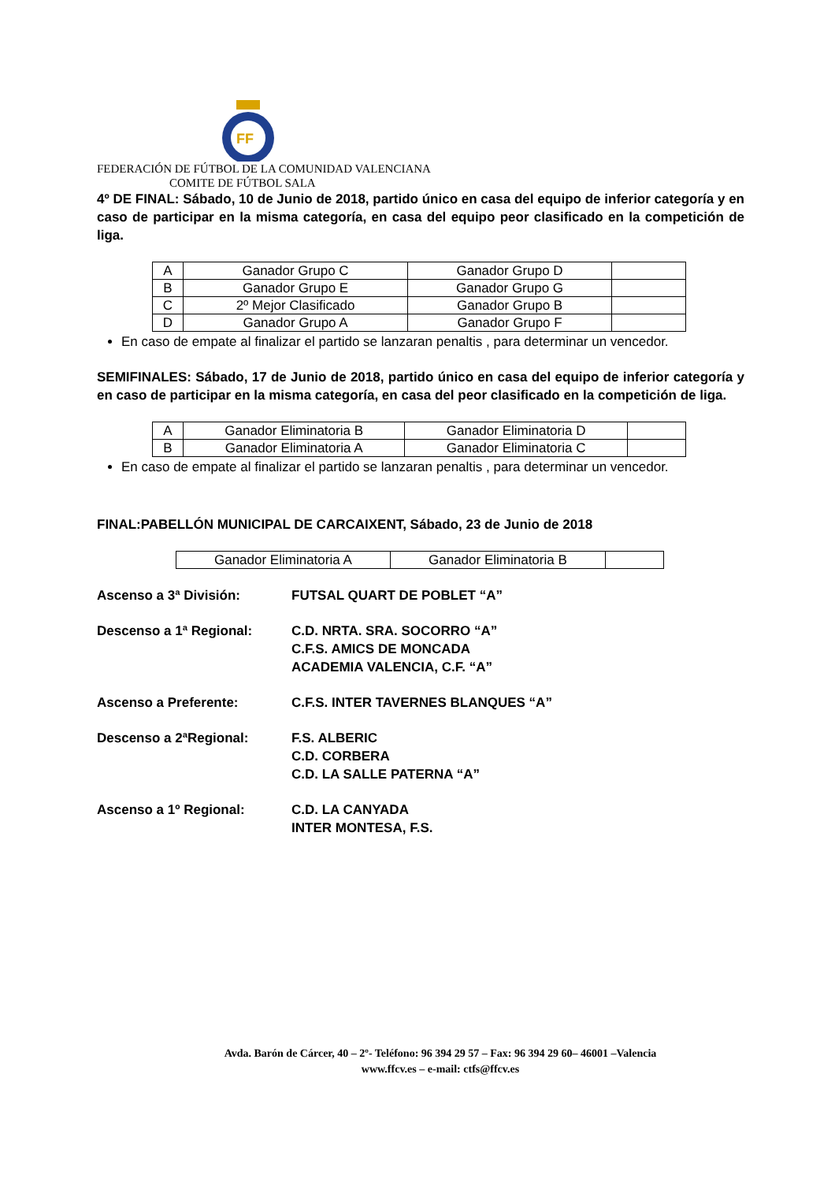FF
FEDERACIÓN DE FÚTBOL DE LA COMUNIDAD VALENCIANA
COMITE DE FÚTBOL SALA
4º DE FINAL: Sábado, 10 de Junio de 2018, partido único en casa del equipo de inferior categoría y en caso de participar en la misma categoría, en casa del equipo peor clasificado en la competición de liga.
| A | Ganador Grupo C | Ganador Grupo D | |
| B | Ganador Grupo E | Ganador Grupo G | |
| C | 2º Mejor Clasificado | Ganador Grupo B | |
| D | Ganador Grupo A | Ganador Grupo F | |
En caso de empate al finalizar el partido se lanzaran penaltis , para determinar un vencedor.
SEMIFINALES: Sábado, 17 de Junio de 2018, partido único en casa del equipo de inferior categoría y en caso de participar en la misma categoría, en casa del peor clasificado en la competición de liga.
| A | Ganador Eliminatoria B | Ganador Eliminatoria D | |
| B | Ganador Eliminatoria A | Ganador Eliminatoria C | |
En caso de empate al finalizar el partido se lanzaran penaltis , para determinar un vencedor.
FINAL:PABELLÓN MUNICIPAL DE CARCAIXENT, Sábado, 23 de Junio de 2018
| Ganador Eliminatoria A | Ganador Eliminatoria B | |
Ascenso a 3ª División: FUTSAL QUART DE POBLET “A”
Descenso a 1ª Regional: C.D. NRTA. SRA. SOCORRO “A”
C.F.S. AMICS DE MONCADA
ACADEMIA VALENCIA, C.F. “A”
Ascenso a Preferente: C.F.S. INTER TAVERNES BLANQUES “A”
Descenso a 2ªRegional: F.S. ALBERIC
C.D. CORBERA
C.D. LA SALLE PATERNA “A”
Ascenso a 1º Regional: C.D. LA CANYADA
INTER MONTESA, F.S.
Avda. Barón de Cárcer, 40 – 2º- Teléfono: 96 394 29 57 – Fax: 96 394 29 60– 46001 –Valencia
www.ffcv.es – e-mail: ctfs@ffcv.es